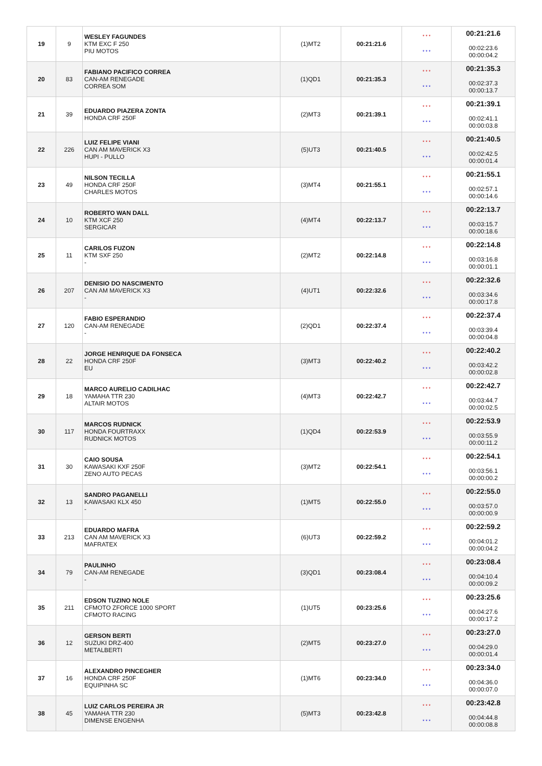| 19 | 9 | WESLEY FAGUNDES KTM EXC F 250 PIU MOTOS | (1)MT2 | 00:21:21.6 | * * * * * * | 00:21:21.6 00:02:23.6 00:00:04.2 |
| 20 | 83 | FABIANO PACIFICO CORREA CAN-AM RENEGADE CORREA SOM | (1)QD1 | 00:21:35.3 | * * * * * * | 00:21:35.3 00:02:37.3 00:00:13.7 |
| 21 | 39 | EDUARDO PIAZERA ZONTA HONDA CRF 250F | (2)MT3 | 00:21:39.1 | * * * * * * | 00:21:39.1 00:02:41.1 00:00:03.8 |
| 22 | 226 | LUIZ FELIPE VIANI CAN AM MAVERICK X3 HUPI - PULLO | (5)UT3 | 00:21:40.5 | * * * * * * | 00:21:40.5 00:02:42.5 00:00:01.4 |
| 23 | 49 | NILSON TECILLA HONDA CRF 250F CHARLES MOTOS | (3)MT4 | 00:21:55.1 | * * * * * * | 00:21:55.1 00:02:57.1 00:00:14.6 |
| 24 | 10 | ROBERTO WAN DALL KTM XCF 250 SERGICAR | (4)MT4 | 00:22:13.7 | * * * * * * | 00:22:13.7 00:03:15.7 00:00:18.6 |
| 25 | 11 | CARILOS FUZON KTM SXF 250 - | (2)MT2 | 00:22:14.8 | * * * * * * | 00:22:14.8 00:03:16.8 00:00:01.1 |
| 26 | 207 | DENISIO DO NASCIMENTO CAN AM MAVERICK X3 - | (4)UT1 | 00:22:32.6 | * * * * * * | 00:22:32.6 00:03:34.6 00:00:17.8 |
| 27 | 120 | FABIO ESPERANDIO CAN-AM RENEGADE - | (2)QD1 | 00:22:37.4 | * * * * * * | 00:22:37.4 00:03:39.4 00:00:04.8 |
| 28 | 22 | JORGE HENRIQUE DA FONSECA HONDA CRF 250F EU | (3)MT3 | 00:22:40.2 | * * * * * * | 00:22:40.2 00:03:42.2 00:00:02.8 |
| 29 | 18 | MARCO AURELIO CADILHAC YAMAHA TTR 230 ALTAIR MOTOS | (4)MT3 | 00:22:42.7 | * * * * * * | 00:22:42.7 00:03:44.7 00:00:02.5 |
| 30 | 117 | MARCOS RUDNICK HONDA FOURTRAXX RUDNICK MOTOS | (1)QD4 | 00:22:53.9 | * * * * * * | 00:22:53.9 00:03:55.9 00:00:11.2 |
| 31 | 30 | CAIO SOUSA KAWASAKI KXF 250F ZENO AUTO PECAS | (3)MT2 | 00:22:54.1 | * * * * * * | 00:22:54.1 00:03:56.1 00:00:00.2 |
| 32 | 13 | SANDRO PAGANELLI KAWASAKI KLX 450 - | (1)MT5 | 00:22:55.0 | * * * * * * | 00:22:55.0 00:03:57.0 00:00:00.9 |
| 33 | 213 | EDUARDO MAFRA CAN AM MAVERICK X3 MAFRATEX | (6)UT3 | 00:22:59.2 | * * * * * * | 00:22:59.2 00:04:01.2 00:00:04.2 |
| 34 | 79 | PAULINHO CAN-AM RENEGADE - | (3)QD1 | 00:23:08.4 | * * * * * * | 00:23:08.4 00:04:10.4 00:00:09.2 |
| 35 | 211 | EDSON TUZINO NOLE CFMOTO ZFORCE 1000 SPORT CFMOTO RACING | (1)UT5 | 00:23:25.6 | * * * * * * | 00:23:25.6 00:04:27.6 00:00:17.2 |
| 36 | 12 | GERSON BERTI SUZUKI DRZ-400 METALBERTI | (2)MT5 | 00:23:27.0 | * * * * * * | 00:23:27.0 00:04:29.0 00:00:01.4 |
| 37 | 16 | ALEXANDRO PINCEGHER HONDA CRF 250F EQUIPINHA SC | (1)MT6 | 00:23:34.0 | * * * * * * | 00:23:34.0 00:04:36.0 00:00:07.0 |
| 38 | 45 | LUIZ CARLOS PEREIRA JR YAMAHA TTR 230 DIMENSE ENGENHA | (5)MT3 | 00:23:42.8 | * * * * * * | 00:23:42.8 00:04:44.8 00:00:08.8 |